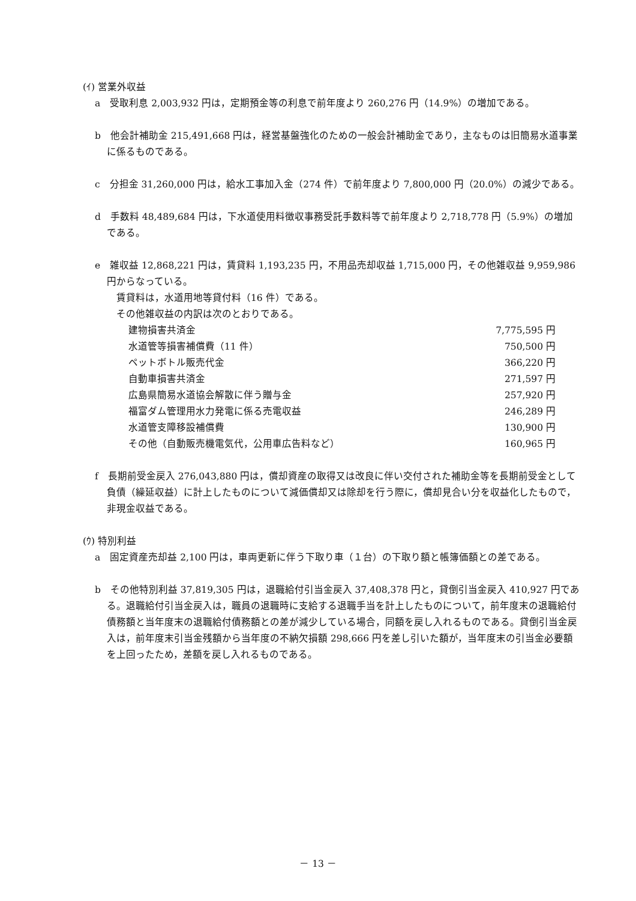(ｲ) 営業外収益
a　受取利息 2,003,932 円は，定期預金等の利息で前年度より 260,276 円（14.9%）の増加である。
b　他会計補助金 215,491,668 円は，経営基盤強化のための一般会計補助金であり，主なものは旧簡易水道事業に係るものである。
c　分担金 31,260,000 円は，給水工事加入金（274 件）で前年度より 7,800,000 円（20.0%）の減少である。
d　手数料 48,489,684 円は，下水道使用料徴収事務受託手数料等で前年度より 2,718,778 円（5.9%）の増加である。
e　雑収益 12,868,221 円は，賃貸料 1,193,235 円，不用品売却収益 1,715,000 円，その他雑収益 9,959,986 円からなっている。
　賃貸料は，水道用地等貸付料（16 件）である。
　その他雑収益の内訳は次のとおりである。
| 建物損害共済金 | 7,775,595 円 |
| 水道管等損害補償費（11 件） | 750,500 円 |
| ペットボトル販売代金 | 366,220 円 |
| 自動車損害共済金 | 271,597 円 |
| 広島県簡易水道協会解散に伴う贈与金 | 257,920 円 |
| 福富ダム管理用水力発電に係る売電収益 | 246,289 円 |
| 水道管支障移設補償費 | 130,900 円 |
| その他（自動販売機電気代，公用車広告料など） | 160,965 円 |
f　長期前受金戻入 276,043,880 円は，償却資産の取得又は改良に伴い交付された補助金等を長期前受金として負債（繰延収益）に計上したものについて減価償却又は除却を行う際に，償却見合い分を収益化したもので，非現金収益である。
(ｳ) 特別利益
a　固定資産売却益 2,100 円は，車両更新に伴う下取り車（１台）の下取り額と帳簿価額との差である。
b　その他特別利益 37,819,305 円は，退職給付引当金戻入 37,408,378 円と，貸倒引当金戻入 410,927 円である。退職給付引当金戻入は，職員の退職時に支給する退職手当を計上したものについて，前年度末の退職給付債務額と当年度末の退職給付債務額との差が減少している場合，同額を戻し入れるものである。貸倒引当金戻入は，前年度末引当金残額から当年度の不納欠損額 298,666 円を差し引いた額が，当年度末の引当金必要額を上回ったため，差額を戻し入れるものである。
－ 13 －